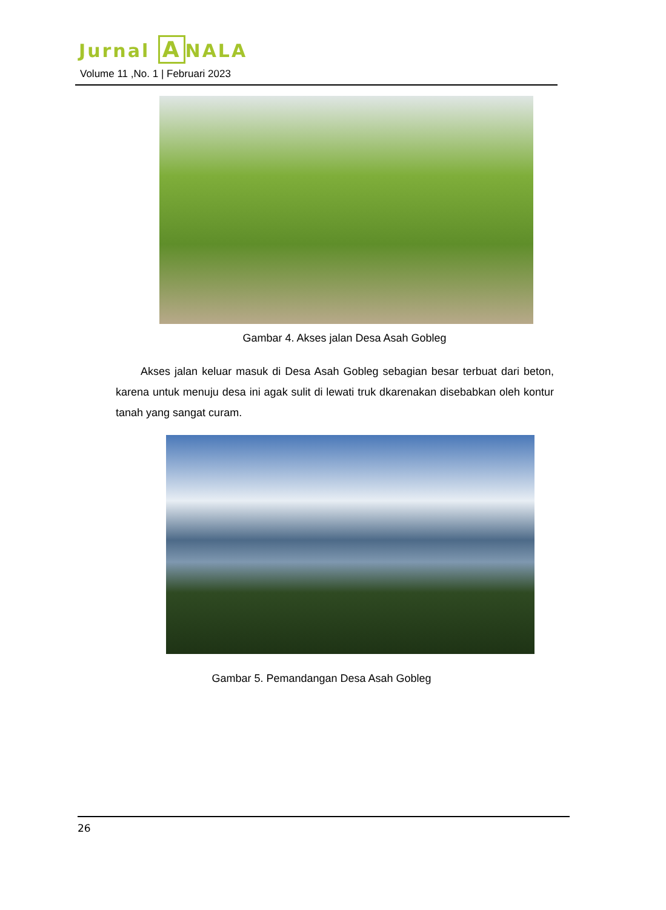Jurnal A NALA
Volume 11 ,No. 1 | Februari 2023
Gambar 4. Akses jalan Desa Asah Gobleg
Akses jalan keluar masuk di Desa Asah Gobleg sebagian besar terbuat dari beton, karena untuk menuju desa ini agak sulit di lewati truk dkarenakan disebabkan oleh kontur tanah yang sangat curam.
Gambar 5. Pemandangan Desa Asah Gobleg
26